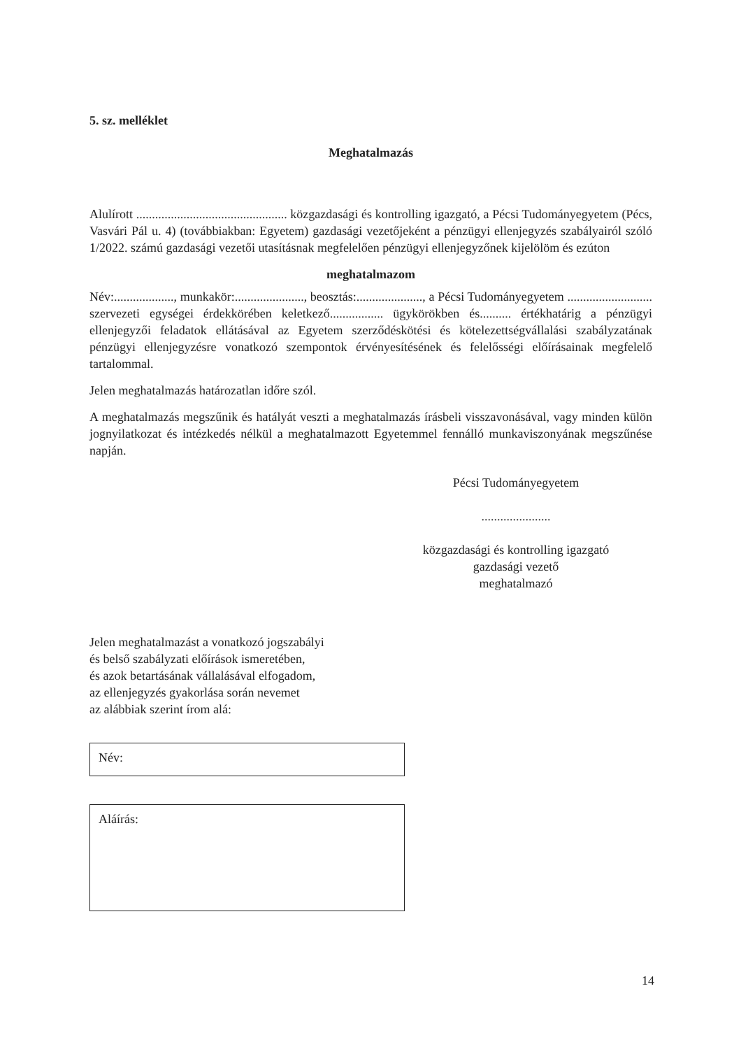5. sz. melléklet
Meghatalmazás
Alulírott ................................................ közgazdasági és kontrolling igazgató, a Pécsi Tudományegyetem (Pécs, Vasvári Pál u. 4) (továbbiakban: Egyetem) gazdasági vezetőjeként a pénzügyi ellenjegyzés szabályairól szóló 1/2022. számú gazdasági vezetői utasításnak megfelelően pénzügyi ellenjegyzőnek kijelölöm és ezúton
meghatalmazom
Név:..................., munkakör:......................, beosztás:....................., a Pécsi Tudományegyetem ........................... szervezeti egységei érdekkörében keletkező................. ügykörökben és.......... értékhatárig a pénzügyi ellenjegyzői feladatok ellátásával az Egyetem szerződéskötési és kötelezettségvállalási szabályzatának pénzügyi ellenjegyzésre vonatkozó szempontok érvényesítésének és felelősségi előírásainak megfelelő tartalommal.
Jelen meghatalmazás határozatlan időre szól.
A meghatalmazás megszűnik és hatályát veszti a meghatalmazás írásbeli visszavonásával, vagy minden külön jognyilatkozat és intézkedés nélkül a meghatalmazott Egyetemmel fennálló munkaviszonyának megszűnése napján.
Pécsi Tudományegyetem
......................
közgazdasági és kontrolling igazgató
gazdasági vezető
meghatalmazó
Jelen meghatalmazást a vonatkozó jogszabályi
és belső szabályzati előírások ismeretében,
és azok betartásának vállalásával elfogadom,
az ellenjegyzés gyakorlása során nevemet
az alábbiak szerint írom alá:
Név:
Aláírás:
14